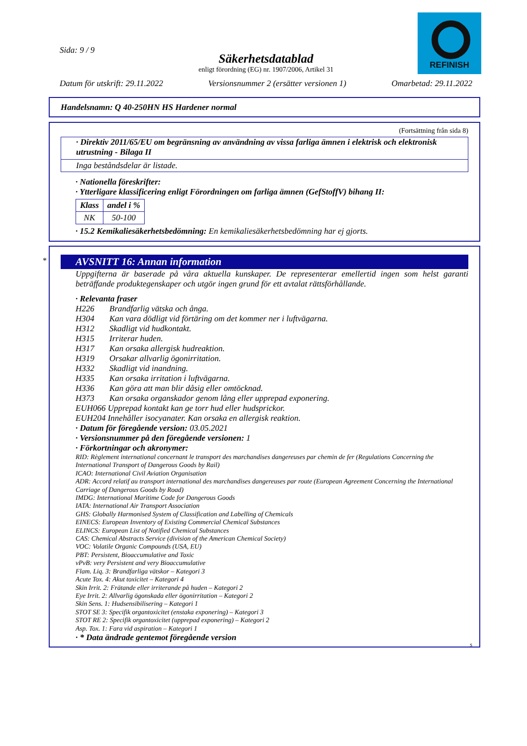REFINISH
Sida: 9 / 9
Säkerhetsdatablad
enligt förordning (EG) nr. 1907/2006, Artikel 31
Datum för utskrift: 29.11.2022 Versionsnummer 2 (ersätter versionen 1) Omarbetad: 29.11.2022
Handelsnamn: Q 40-250HN HS Hardener normal
(Fortsättning från sida 8)
· Direktiv 2011/65/EU om begränsning av användning av vissa farliga ämnen i elektrisk och elektronisk utrustning - Bilaga II
Inga beståndsdelar är listade.
· Nationella föreskrifter:
· Ytterligare klassificering enligt Förordningen om farliga ämnen (GefStoffV) bihang II:
| Klass | andel i % |
| --- | --- |
| NK | 50-100 |
· 15.2 Kemikaliesäkerhetsbedömning: En kemikaliesäkerhetsbedömning har ej gjorts.
AVSNITT 16: Annan information
Uppgifterna är baserade på våra aktuella kunskaper. De representerar emellertid ingen som helst garanti beträffande produktegenskaper och utgör ingen grund för ett avtalat rättsförhållande.
· Relevanta fraser
H226 Brandfarlig vätska och ånga. H304 Kan vara dödligt vid förtäring om det kommer ner i luftvägarna. H312 Skadligt vid hudkontakt. H315 Irriterar huden. H317 Kan orsaka allergisk hudreaktion. H319 Orsakar allvarlig ögonirritation. H332 Skadligt vid inandning. H335 Kan orsaka irritation i luftvägarna. H336 Kan göra att man blir dåsig eller omtöcknad. H373 Kan orsaka organskador genom lång eller upprepad exponering.
EUH066 Upprepad kontakt kan ge torr hud eller hudsprickor.
EUH204 Innehåller isocyanater. Kan orsaka en allergisk reaktion.
· Datum för föregående version: 03.05.2021
· Versionsnummer på den föregående versionen: 1
· Förkortningar och akronymer:
RID: Règlement international concernant le transport des marchandises dangereuses par chemin de fer (Regulations Concerning the International Transport of Dangerous Goods by Rail)
ICAO: International Civil Aviation Organisation
ADR: Accord relatif au transport international des marchandises dangereuses par route (European Agreement Concerning the International Carriage of Dangerous Goods by Road)
IMDG: International Maritime Code for Dangerous Goods
IATA: International Air Transport Association
GHS: Globally Harmonised System of Classification and Labelling of Chemicals
EINECS: European Inventory of Existing Commercial Chemical Substances
ELINCS: European List of Notified Chemical Substances
CAS: Chemical Abstracts Service (division of the American Chemical Society)
VOC: Volatile Organic Compounds (USA, EU)
PBT: Persistent, Bioaccumulative and Toxic
vPvB: very Persistent and very Bioaccumulative
Flam. Liq. 3: Brandfarliga vätskor – Kategori 3
Acute Tox. 4: Akut toxicitet – Kategori 4
Skin Irrit. 2: Frätande eller irriterande på huden – Kategori 2
Eye Irrit. 2: Allvarlig ögonskada eller ögonirritation – Kategori 2
Skin Sens. 1: Hudsensibilisering – Kategori 1
STOT SE 3: Specifik organtoxicitet (enstaka exponering) – Kategori 3
STOT RE 2: Specifik organtoxicitet (upprepad exponering) – Kategori 2
Asp. Tox. 1: Fara vid aspiration – Kategori 1
· * Data ändrade gentemot föregående version
S
*